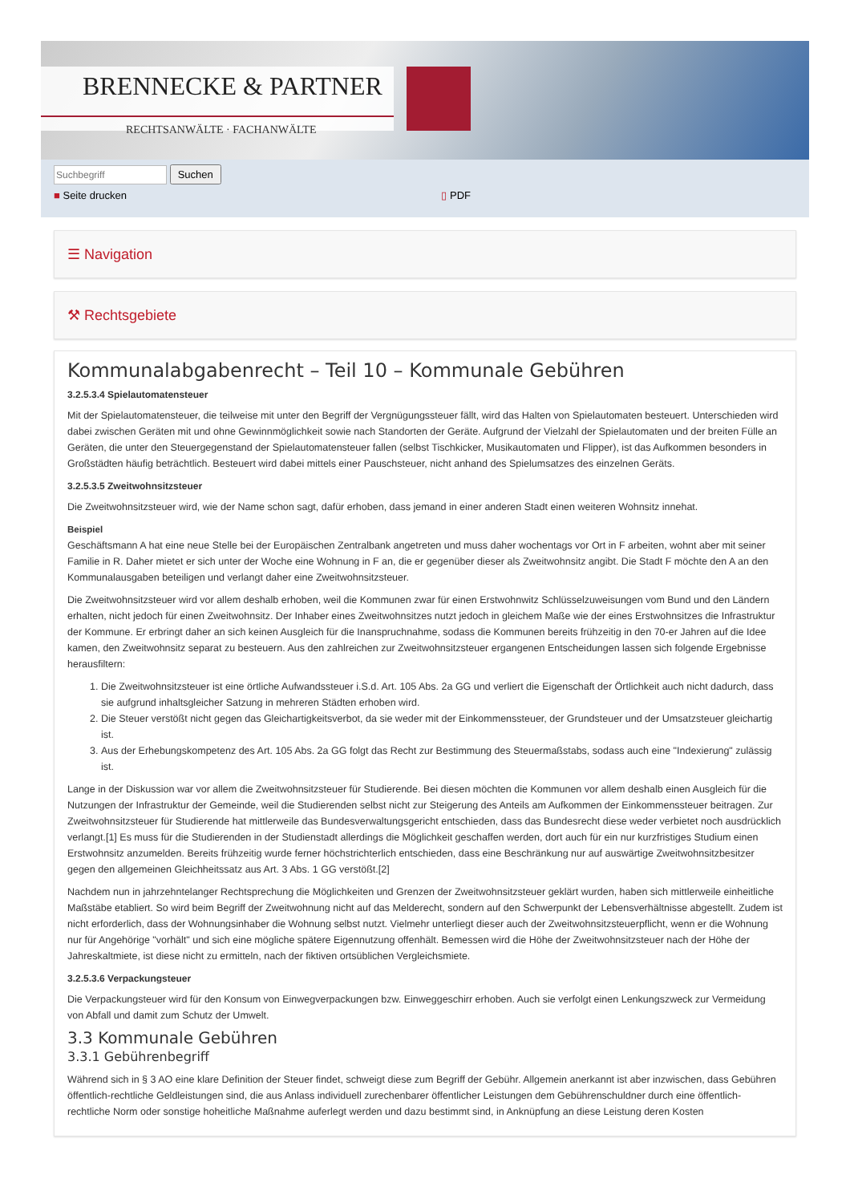BRENNECKE & PARTNER
RECHTSANWÄLTE · FACHANWÄLTE
Suchen
■ Seite drucken ▯ PDF
☰ Navigation
⚒ Rechtsgebiete
Kommunalabgabenrecht – Teil 10 – Kommunale Gebühren
3.2.5.3.4 Spielautomatensteuer
Mit der Spielautomatensteuer, die teilweise mit unter den Begriff der Vergnügungssteuer fällt, wird das Halten von Spielautomaten besteuert. Unterschieden wird dabei zwischen Geräten mit und ohne Gewinnmöglichkeit sowie nach Standorten der Geräte. Aufgrund der Vielzahl der Spielautomaten und der breiten Fülle an Geräten, die unter den Steuergegenstand der Spielautomatensteuer fallen (selbst Tischkicker, Musikautomaten und Flipper), ist das Aufkommen besonders in Großstädten häufig beträchtlich. Besteuert wird dabei mittels einer Pauschsteuer, nicht anhand des Spielumsatzes des einzelnen Geräts.
3.2.5.3.5 Zweitwohnsitzsteuer
Die Zweitwohnsitzsteuer wird, wie der Name schon sagt, dafür erhoben, dass jemand in einer anderen Stadt einen weiteren Wohnsitz innehat.
Beispiel
Geschäftsmann A hat eine neue Stelle bei der Europäischen Zentralbank angetreten und muss daher wochentags vor Ort in F arbeiten, wohnt aber mit seiner Familie in R. Daher mietet er sich unter der Woche eine Wohnung in F an, die er gegenüber dieser als Zweitwohnsitz angibt. Die Stadt F möchte den A an den Kommunalausgaben beteiligen und verlangt daher eine Zweitwohnsitzsteuer.
Die Zweitwohnsitzsteuer wird vor allem deshalb erhoben, weil die Kommunen zwar für einen Erstwohnwitz Schlüsselzuweisungen vom Bund und den Ländern erhalten, nicht jedoch für einen Zweitwohnsitz. Der Inhaber eines Zweitwohnsitzes nutzt jedoch in gleichem Maße wie der eines Erstwohnsitzes die Infrastruktur der Kommune. Er erbringt daher an sich keinen Ausgleich für die Inanspruchnahme, sodass die Kommunen bereits frühzeitig in den 70-er Jahren auf die Idee kamen, den Zweitwohnsitz separat zu besteuern. Aus den zahlreichen zur Zweitwohnsitzsteuer ergangenen Entscheidungen lassen sich folgende Ergebnisse herausfiltern:
1. Die Zweitwohnsitzsteuer ist eine örtliche Aufwandssteuer i.S.d. Art. 105 Abs. 2a GG und verliert die Eigenschaft der Örtlichkeit auch nicht dadurch, dass sie aufgrund inhaltsgleicher Satzung in mehreren Städten erhoben wird.
2. Die Steuer verstößt nicht gegen das Gleichartigkeitsverbot, da sie weder mit der Einkommenssteuer, der Grundsteuer und der Umsatzsteuer gleichartig ist.
3. Aus der Erhebungskompetenz des Art. 105 Abs. 2a GG folgt das Recht zur Bestimmung des Steuermaßstabs, sodass auch eine "Indexierung" zulässig ist.
Lange in der Diskussion war vor allem die Zweitwohnsitzsteuer für Studierende. Bei diesen möchten die Kommunen vor allem deshalb einen Ausgleich für die Nutzungen der Infrastruktur der Gemeinde, weil die Studierenden selbst nicht zur Steigerung des Anteils am Aufkommen der Einkommenssteuer beitragen. Zur Zweitwohnsitzsteuer für Studierende hat mittlerweile das Bundesverwaltungsgericht entschieden, dass das Bundesrecht diese weder verbietet noch ausdrücklich verlangt.[1] Es muss für die Studierenden in der Studienstadt allerdings die Möglichkeit geschaffen werden, dort auch für ein nur kurzfristiges Studium einen Erstwohnsitz anzumelden. Bereits frühzeitig wurde ferner höchstrichterlich entschieden, dass eine Beschränkung nur auf auswärtige Zweitwohnsitzbesitzer gegen den allgemeinen Gleichheitssatz aus Art. 3 Abs. 1 GG verstößt.[2]
Nachdem nun in jahrzehntelanger Rechtsprechung die Möglichkeiten und Grenzen der Zweitwohnsitzsteuer geklärt wurden, haben sich mittlerweile einheitliche Maßstäbe etabliert. So wird beim Begriff der Zweitwohnung nicht auf das Melderecht, sondern auf den Schwerpunkt der Lebensverhältnisse abgestellt. Zudem ist nicht erforderlich, dass der Wohnungsinhaber die Wohnung selbst nutzt. Vielmehr unterliegt dieser auch der Zweitwohnsitzsteuerpflicht, wenn er die Wohnung nur für Angehörige "vorhält" und sich eine mögliche spätere Eigennutzung offenhält. Bemessen wird die Höhe der Zweitwohnsitzsteuer nach der Höhe der Jahreskaltmiete, ist diese nicht zu ermitteln, nach der fiktiven ortsüblichen Vergleichsmiete.
3.2.5.3.6 Verpackungsteuer
Die Verpackungsteuer wird für den Konsum von Einwegverpackungen bzw. Einweggeschirr erhoben. Auch sie verfolgt einen Lenkungszweck zur Vermeidung von Abfall und damit zum Schutz der Umwelt.
3.3 Kommunale Gebühren
3.3.1 Gebührenbegriff
Während sich in § 3 AO eine klare Definition der Steuer findet, schweigt diese zum Begriff der Gebühr. Allgemein anerkannt ist aber inzwischen, dass Gebühren öffentlich-rechtliche Geldleistungen sind, die aus Anlass individuell zurechenbarer öffentlicher Leistungen dem Gebührenschuldner durch eine öffentlich-rechtliche Norm oder sonstige hoheitliche Maßnahme auferlegt werden und dazu bestimmt sind, in Anknüpfung an diese Leistung deren Kosten